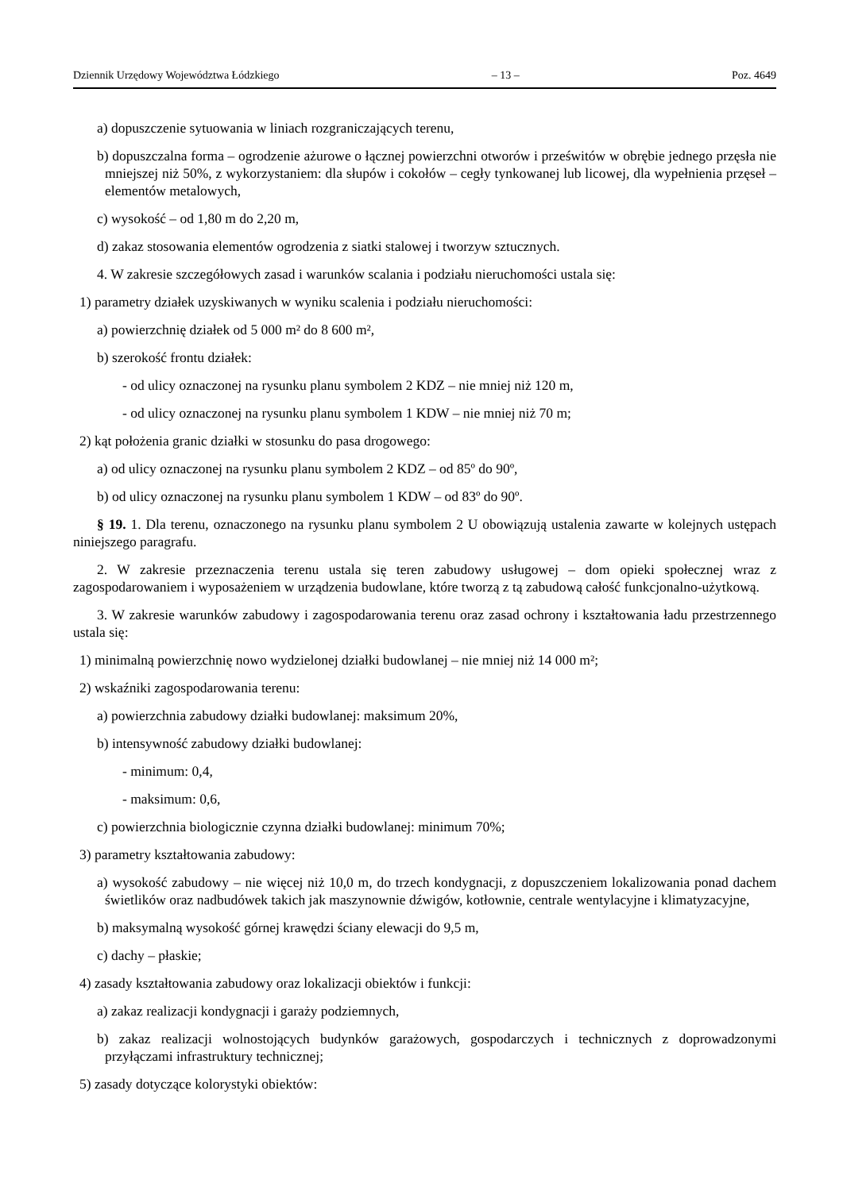Dziennik Urzędowy Województwa Łódzkiego – 13 – Poz. 4649
a) dopuszczenie sytuowania w liniach rozgraniczających terenu,
b) dopuszczalna forma – ogrodzenie ażurowe o łącznej powierzchni otworów i prześwitów w obrębie jednego przęsła nie mniejszej niż 50%, z wykorzystaniem: dla słupów i cokołów – cegły tynkowanej lub licowej, dla wypełnienia przęseł – elementów metalowych,
c) wysokość – od 1,80 m do 2,20 m,
d) zakaz stosowania elementów ogrodzenia z siatki stalowej i tworzyw sztucznych.
4. W zakresie szczegółowych zasad i warunków scalania i podziału nieruchomości ustala się:
1) parametry działek uzyskiwanych w wyniku scalenia i podziału nieruchomości:
a) powierzchnię działek od 5 000 m² do 8 600 m²,
b) szerokość frontu działek:
- od ulicy oznaczonej na rysunku planu symbolem 2 KDZ – nie mniej niż 120 m,
- od ulicy oznaczonej na rysunku planu symbolem 1 KDW – nie mniej niż 70 m;
2) kąt położenia granic działki w stosunku do pasa drogowego:
a) od ulicy oznaczonej na rysunku planu symbolem 2 KDZ – od 85º do 90º,
b) od ulicy oznaczonej na rysunku planu symbolem 1 KDW – od 83º do 90º.
§ 19. 1. Dla terenu, oznaczonego na rysunku planu symbolem 2 U obowiązują ustalenia zawarte w kolejnych ustępach niniejszego paragrafu.
2. W zakresie przeznaczenia terenu ustala się teren zabudowy usługowej – dom opieki społecznej wraz z zagospodarowaniem i wyposażeniem w urządzenia budowlane, które tworzą z tą zabudową całość funkcjonalno-użytkową.
3. W zakresie warunków zabudowy i zagospodarowania terenu oraz zasad ochrony i kształtowania ładu przestrzennego ustala się:
1) minimalną powierzchnię nowo wydzielonej działki budowlanej – nie mniej niż 14 000 m²;
2) wskaźniki zagospodarowania terenu:
a) powierzchnia zabudowy działki budowlanej: maksimum 20%,
b) intensywność zabudowy działki budowlanej:
- minimum: 0,4,
- maksimum: 0,6,
c) powierzchnia biologicznie czynna działki budowlanej: minimum 70%;
3) parametry kształtowania zabudowy:
a) wysokość zabudowy – nie więcej niż 10,0 m, do trzech kondygnacji, z dopuszczeniem lokalizowania ponad dachem świetlików oraz nadbudówek takich jak maszynownie dźwigów, kotłownie, centrale wentylacyjne i klimatyzacyjne,
b) maksymalną wysokość górnej krawędzi ściany elewacji do 9,5 m,
c) dachy – płaskie;
4) zasady kształtowania zabudowy oraz lokalizacji obiektów i funkcji:
a) zakaz realizacji kondygnacji i garaży podziemnych,
b) zakaz realizacji wolnostojących budynków garażowych, gospodarczych i technicznych z doprowadzonymi przyłączami infrastruktury technicznej;
5) zasady dotyczące kolorystyki obiektów: